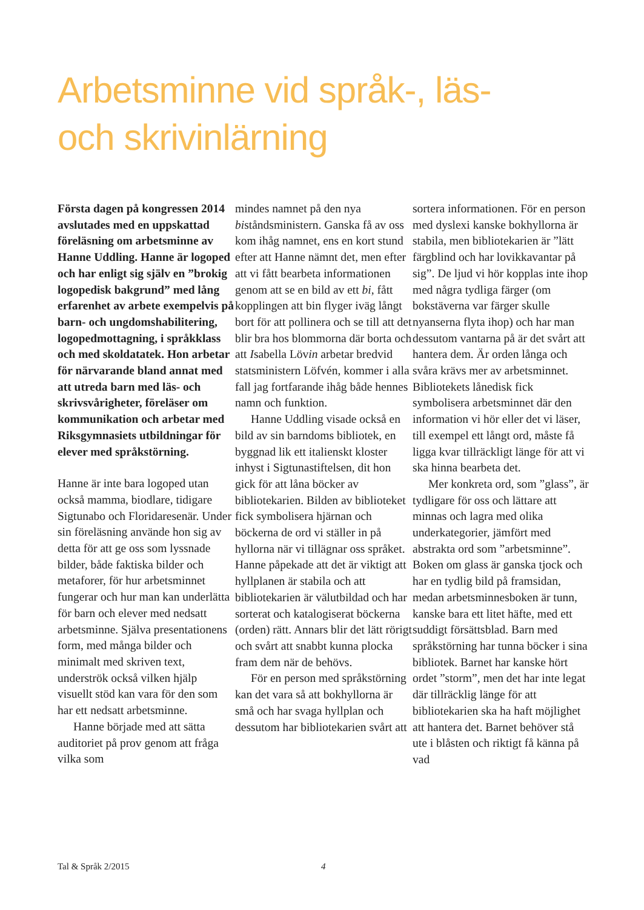Arbetsminne vid språk-, läs-
och skrivinlärning
Första dagen på kongressen 2014 avslutades med en uppskattad föreläsning om arbetsminne av Hanne Uddling. Hanne är logoped och har enligt sig själv en ”brokig logopedisk bakgrund” med lång erfarenhet av arbete exempelvis på barn- och ungdomshabilitering, logopedmottagning, i språkklass och med skoldatatek. Hon arbetar för närvarande bland annat med att utreda barn med läs- och skrivsvårigheter, föreläser om kommunikation och arbetar med Riksgymnasiets utbildningar för elever med språkstörning.
Hanne är inte bara logoped utan också mamma, biodlare, tidigare Sigtunabo och Floridaresenär. Under sin föreläsning använde hon sig av detta för att ge oss som lyssnade bilder, både faktiska bilder och metaforer, för hur arbetsminnet fungerar och hur man kan underlätta för barn och elever med nedsatt arbetsminne. Själva presentationens form, med många bilder och minimalt med skriven text, underströk också vilken hjälp visuellt stöd kan vara för den som har ett nedsatt arbetsminne.
Hanne började med att sätta auditoriet på prov genom att fråga vilka som
mindes namnet på den nya biståndsministern. Ganska få av oss kom ihåg namnet, ens en kort stund efter att Hanne nämnt det, men efter att vi fått bearbeta informationen genom att se en bild av ett bi, fått kopplingen att bin flyger iväg långt bort för att pollinera och se till att det blir bra hos blommorna där borta och att Isabella Lövin arbetar bredvid statsministern Löfvén, kommer i alla fall jag fortfarande ihåg både hennes namn och funktion.
Hanne Uddling visade också en bild av sin barndoms bibliotek, en byggnad lik ett italienskt kloster inhyst i Sigtunastiftelsen, dit hon gick för att låna böcker av bibliotekarien. Bilden av biblioteket fick symbolisera hjärnan och böckerna de ord vi ställer in på hyllorna när vi tillägnar oss språket. Hanne påpekade att det är viktigt att hyllplanen är stabila och att bibliotekarien är välutbildad och har sorterat och katalogiserat böckerna (orden) rätt. Annars blir det lätt rörigt och svårt att snabbt kunna plocka fram dem när de behövs.
För en person med språkstörning kan det vara så att bokhyllorna är små och har svaga hyllplan och dessutom har bibliotekarien svårt att
sortera informationen. För en person med dyslexi kanske bokhyllorna är stabila, men bibliotekarien är ”lätt färgblind och har lovikkavantar på sig”. De ljud vi hör kopplas inte ihop med några tydliga färger (om bokstäverna var färger skulle nyanserna flyta ihop) och har man dessutom vantarna på är det svårt att hantera dem. Är orden långa och svåra krävs mer av arbetsminnet. Bibliotekets lånedisk fick symbolisera arbetsminnet där den information vi hör eller det vi läser, till exempel ett långt ord, måste få ligga kvar tillräckligt länge för att vi ska hinna bearbeta det.
Mer konkreta ord, som ”glass”, är tydligare för oss och lättare att minnas och lagra med olika underkategorier, jämfört med abstrakta ord som ”arbetsminne”. Boken om glass är ganska tjock och har en tydlig bild på framsidan, medan arbetsminnesboken är tunn, kanske bara ett litet häfte, med ett suddigt försättsblad. Barn med språkstörning har tunna böcker i sina bibliotek. Barnet har kanske hört ordet ”storm”, men det har inte legat där tillräcklig länge för att bibliotekarien ska ha haft möjlighet att hantera det. Barnet behöver stå ute i blåsten och riktigt få känna på vad
Tal & Språk 2/2015 4